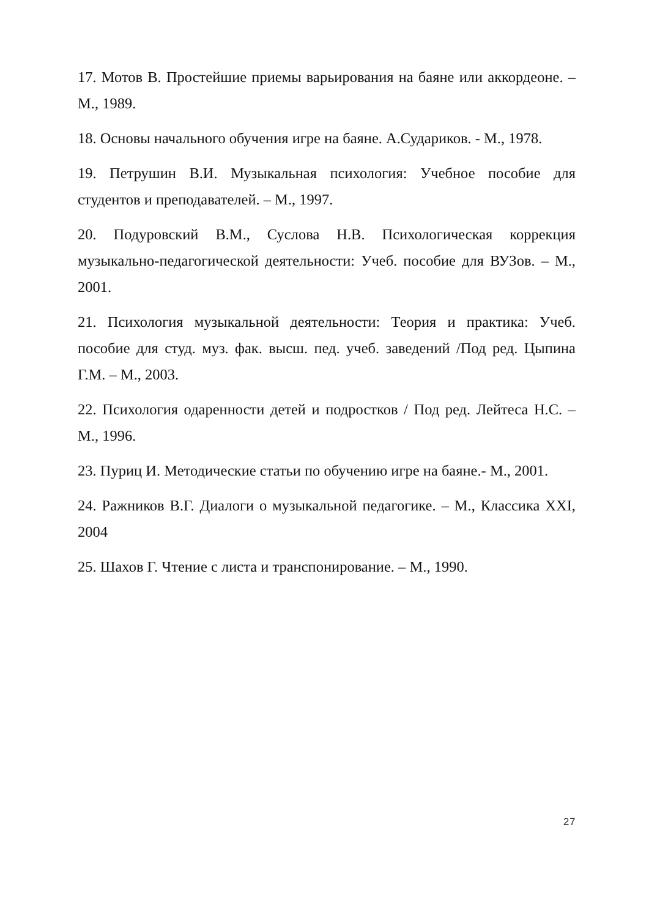17. Мотов В. Простейшие приемы варьирования на баяне или аккордеоне. – М., 1989.
18. Основы начального обучения игре на баяне. А.Судариков. - М., 1978.
19. Петрушин В.И. Музыкальная психология: Учебное пособие для студентов и преподавателей. – М., 1997.
20. Подуровский В.М., Суслова Н.В. Психологическая коррекция музыкально-педагогической деятельности: Учеб. пособие для ВУЗов. – М., 2001.
21. Психология музыкальной деятельности: Теория и практика: Учеб. пособие для студ. муз. фак. высш. пед. учеб. заведений /Под ред. Цыпина Г.М. – М., 2003.
22. Психология одаренности детей и подростков / Под ред. Лейтеса Н.С. – М., 1996.
23. Пуриц И. Методические статьи по обучению игре на баяне.- М., 2001.
24. Ражников В.Г. Диалоги о музыкальной педагогике. – М., Классика XXI, 2004
25. Шахов Г. Чтение с листа и транспонирование. – М., 1990.
27